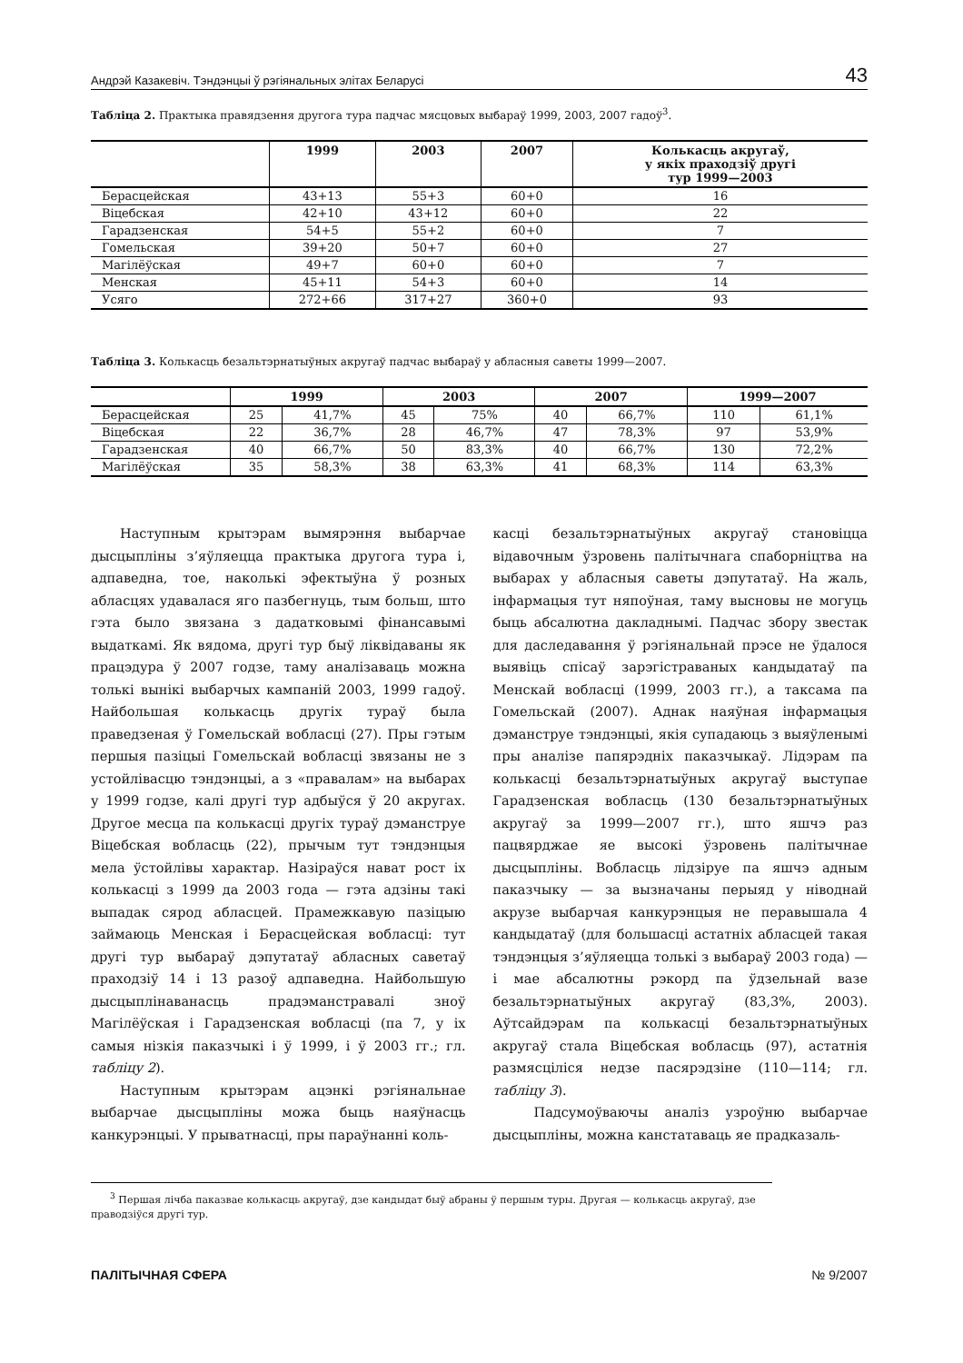Андрэй Казакевіч. Тэндэнцыі ў рэгіянальных элітах Беларусі 43
Табліца 2. Практыка правядзення другога тура падчас мясцовых выбараў 1999, 2003, 2007 гадоў<sup>3</sup>.
| | 1999 | 2003 | 2007 | Колькасць акругаў, у якіх праходзіў другі тур 1999—2003 |
| --- | --- | --- | --- | --- |
| Берасцейская | 43+13 | 55+3 | 60+0 | 16 |
| Віцебская | 42+10 | 43+12 | 60+0 | 22 |
| Гарадзенская | 54+5 | 55+2 | 60+0 | 7 |
| Гомельская | 39+20 | 50+7 | 60+0 | 27 |
| Магілёўская | 49+7 | 60+0 | 60+0 | 7 |
| Менская | 45+11 | 54+3 | 60+0 | 14 |
| Усяго | 272+66 | 317+27 | 360+0 | 93 |
Табліца 3. Колькасць безальтэрнатыўных акругаў падчас выбараў у абласныя саветы 1999—2007.
| | 1999 | | 2003 | | 2007 | | 1999—2007 | |
| --- | --- | --- | --- | --- | --- | --- | --- | --- |
| Берасцейская | 25 | 41,7% | 45 | 75% | 40 | 66,7% | 110 | 61,1% |
| Віцебская | 22 | 36,7% | 28 | 46,7% | 47 | 78,3% | 97 | 53,9% |
| Гарадзенская | 40 | 66,7% | 50 | 83,3% | 40 | 66,7% | 130 | 72,2% |
| Магілёўская | 35 | 58,3% | 38 | 63,3% | 41 | 68,3% | 114 | 63,3% |
Наступным крытэрам вымярэння выбарчае дысцыпліны з’яўляецца практыка другога тура і, адпаведна, тое, наколькі эфектыўна ў розных абласцях удавалася яго пазбегнуць, тым больш, што гэта было звязана з дадатковымі фінансавымі выдаткамі. Як вядома, другі тур быў ліквідаваны як працэдура ў 2007 годзе, таму аналізаваць можна толькі вынікі выбарчых кампаній 2003, 1999 гадоў. Найбольшая колькасць другіх тураў была праведзеная ў Гомельскай вобласці (27). Пры гэтым першыя пазіцыі Гомельскай вобласці звязаны не з устойлівасцю тэндэнцыі, а з «правалам» на выбарах у 1999 годзе, калі другі тур адбыўся ў 20 акругах. Другое месца па колькасці другіх тураў дэманструе Віцебская вобласць (22), прычым тут тэндэнцыя мела ўстойлівы характар. Назіраўся нават рост іх колькасці з 1999 да 2003 года — гэта адзіны такі выпадак сярод абласцей. Прамежкавую пазіцыю займаюць Менская і Берасцейская вобласці: тут другі тур выбараў дэпутатаў абласных саветаў праходзіў 14 і 13 разоў адпаведна. Найбольшую дысцыплінаванасць прадэманстравалі зноў Магілёўская і Гарадзенская вобласці (па 7, у іх самыя нізкія паказчыкі і ў 1999, і ў 2003 гг.; гл. табліцу 2).
Наступным крытэрам ацэнкі рэгіянальнае выбарчае дысцыпліны можа быць наяўнасць канкурэнцыі. У прыватнасці, пры параўнанні коль-
касці безальтэрнатыўных акругаў становіцца відавочным ўзровень палітычнага спаборніцтва на выбарах у абласныя саветы дэпутатаў. На жаль, інфармацыя тут няпоўная, таму высновы не могуць быць абсалютна дакладнымі. Падчас збору звестак для даследавання ў рэгіянальнай прэсе не ўдалося выявіць спісаў зарэгістраваных кандыдатаў па Менскай вобласці (1999, 2003 гг.), а таксама па Гомельскай (2007). Аднак наяўная інфармацыя дэманструе тэндэнцыі, якія супадаюць з выяўленымі пры аналізе папярэдніх паказчыкаў. Лідэрам па колькасці безальтэрнатыўных акругаў выступае Гарадзенская вобласць (130 безальтэрнатыўных акругаў за 1999—2007 гг.), што яшчэ раз пацвярджае яе высокі ўзровень палітычнае дысцыпліны. Вобласць лідзіруе па яшчэ адным паказчыку — за вызначаны перыяд у ніводнай акрузе выбарчая канкурэнцыя не перавышала 4 кандыдатаў (для большасці астатніх абласцей такая тэндэнцыя з’яўляецца толькі з выбараў 2003 года) — і мае абсалютны рэкорд па ўдзельнай вазе безальтэрнатыўных акругаў (83,3%, 2003). Аўтсайдэрам па колькасці безальтэрнатыўных акругаў стала Віцебская вобласць (97), астатнія размясціліся недзе пасярэдзіне (110—114; гл. табліцу 3).
Падсумоўваючы аналіз узроўню выбарчае дысцыпліны, можна канстатаваць яе прадказаль-
<sup>3</sup> Першая лічба паказвае колькасць акругаў, дзе кандыдат быў абраны ў першым туры. Другая — колькасць акругаў, дзе праводзіўся другі тур.
ПАЛІТЫЧНАЯ СФЕРА № 9/2007